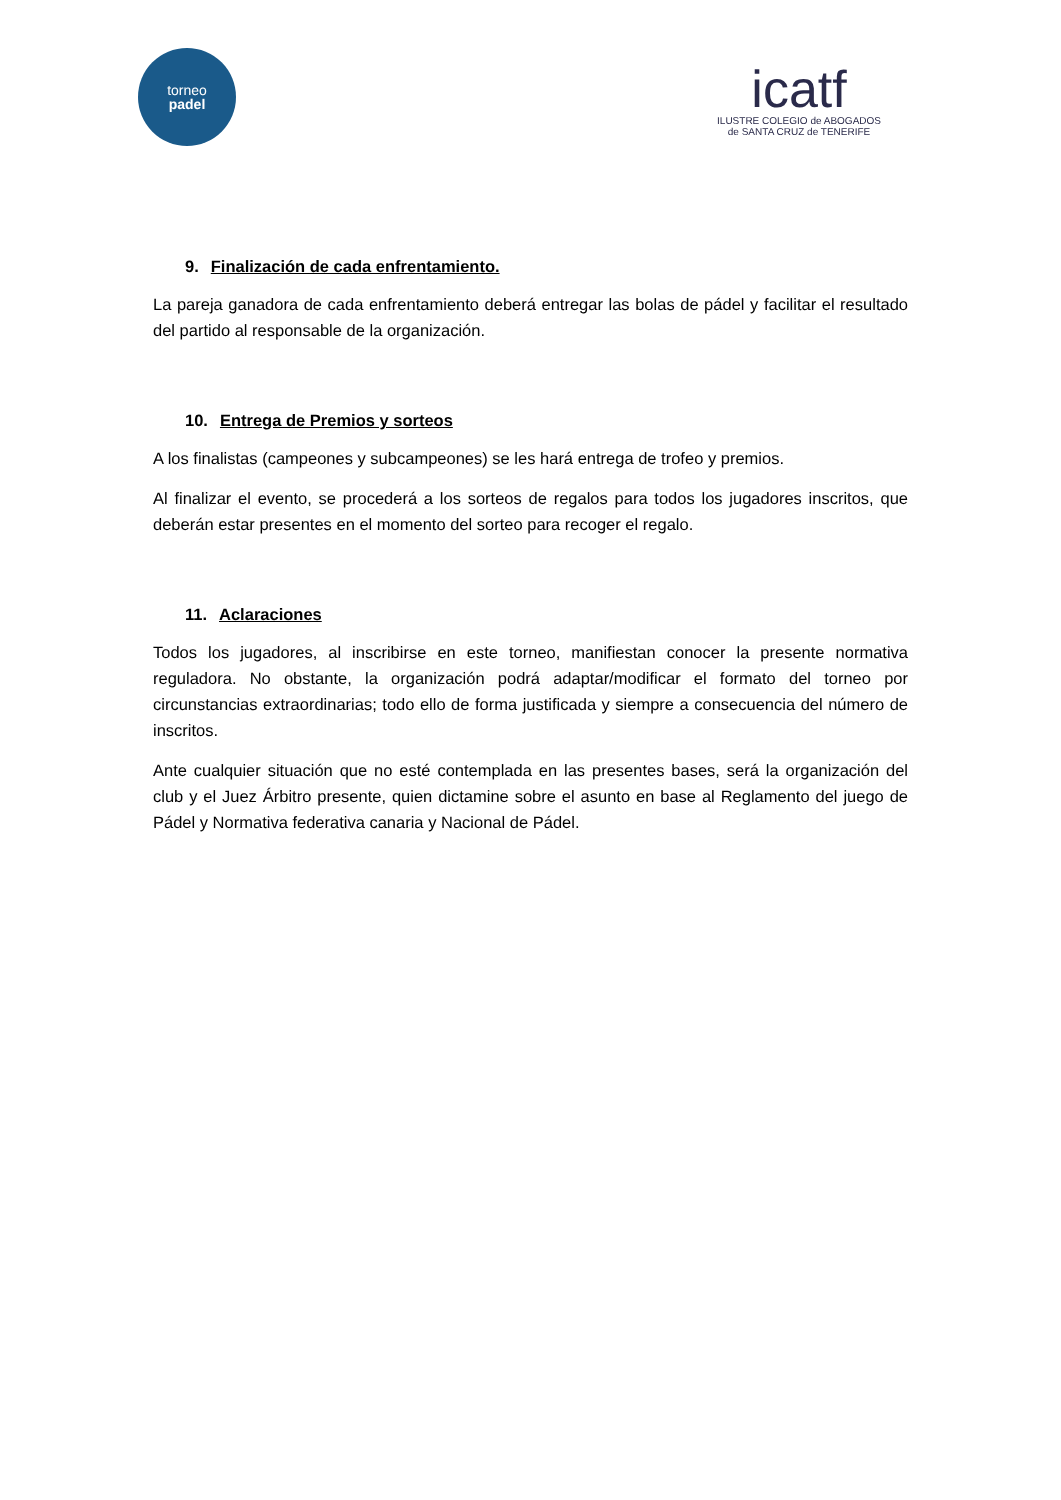torneo
padel
icatf
ILUSTRE COLEGIO de ABOGADOS
de SANTA CRUZ de TENERIFE
9. Finalización de cada enfrentamiento.
La pareja ganadora de cada enfrentamiento deberá entregar las bolas de pádel y facilitar el resultado del partido al responsable de la organización.
10. Entrega de Premios y sorteos
A los finalistas (campeones y subcampeones) se les hará entrega de trofeo y premios.
Al finalizar el evento, se procederá a los sorteos de regalos para todos los jugadores inscritos, que deberán estar presentes en el momento del sorteo para recoger el regalo.
11. Aclaraciones
Todos los jugadores, al inscribirse en este torneo, manifiestan conocer la presente normativa reguladora. No obstante, la organización podrá adaptar/modificar el formato del torneo por circunstancias extraordinarias; todo ello de forma justificada y siempre a consecuencia del número de inscritos.
Ante cualquier situación que no esté contemplada en las presentes bases, será la organización del club y el Juez Árbitro presente, quien dictamine sobre el asunto en base al Reglamento del juego de Pádel y Normativa federativa canaria y Nacional de Pádel.